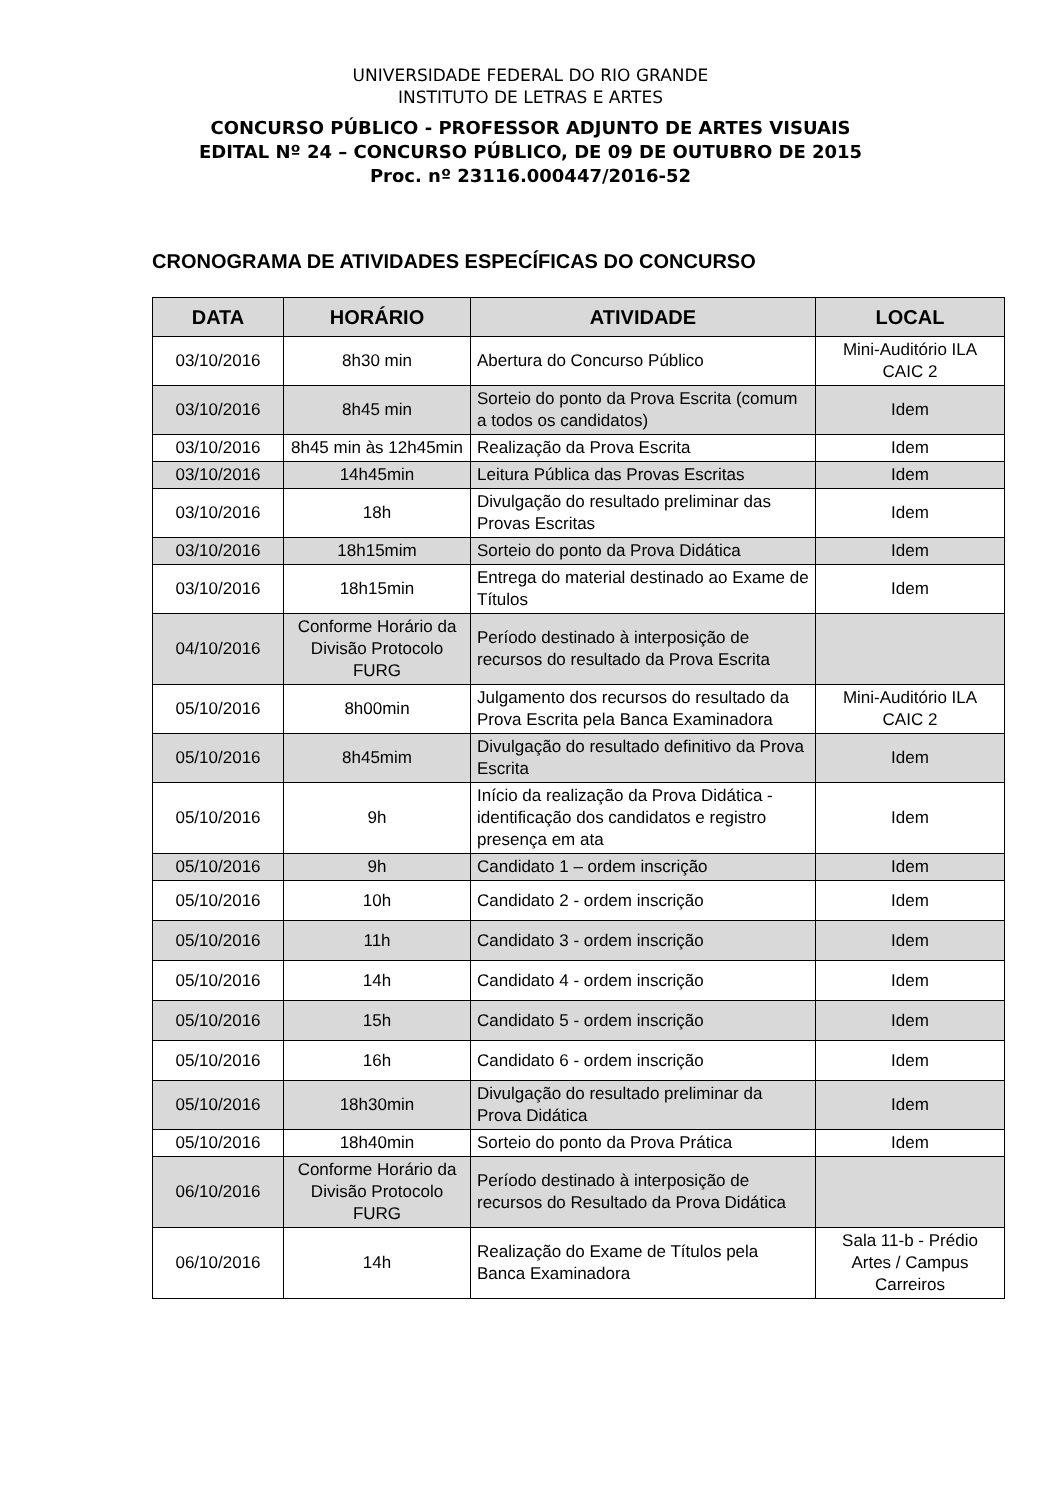UNIVERSIDADE FEDERAL DO RIO GRANDE
INSTITUTO DE LETRAS E ARTES
CONCURSO PÚBLICO - PROFESSOR ADJUNTO DE ARTES VISUAIS
EDITAL Nº 24 – CONCURSO PÚBLICO, DE 09 DE OUTUBRO DE 2015
Proc. nº 23116.000447/2016-52
CRONOGRAMA DE ATIVIDADES ESPECÍFICAS DO CONCURSO
| DATA | HORÁRIO | ATIVIDADE | LOCAL |
| --- | --- | --- | --- |
| 03/10/2016 | 8h30 min | Abertura do Concurso Público | Mini-Auditório ILA CAIC 2 |
| 03/10/2016 | 8h45 min | Sorteio do ponto da Prova Escrita (comum a todos os candidatos) | Idem |
| 03/10/2016 | 8h45 min às 12h45min | Realização da Prova Escrita | Idem |
| 03/10/2016 | 14h45min | Leitura Pública das Provas Escritas | Idem |
| 03/10/2016 | 18h | Divulgação do resultado preliminar das Provas Escritas | Idem |
| 03/10/2016 | 18h15mim | Sorteio do ponto da Prova Didática | Idem |
| 03/10/2016 | 18h15min | Entrega do material destinado ao Exame de Títulos | Idem |
| 04/10/2016 | Conforme Horário da Divisão Protocolo FURG | Período destinado à interposição de recursos do resultado da Prova Escrita | |
| 05/10/2016 | 8h00min | Julgamento dos recursos do resultado da Prova Escrita pela Banca Examinadora | Mini-Auditório ILA CAIC 2 |
| 05/10/2016 | 8h45mim | Divulgação do resultado definitivo da Prova Escrita | Idem |
| 05/10/2016 | 9h | Início da realização da Prova Didática - identificação dos candidatos e registro presença em ata | Idem |
| 05/10/2016 | 9h | Candidato 1 – ordem inscrição | Idem |
| 05/10/2016 | 10h | Candidato 2 - ordem inscrição | Idem |
| 05/10/2016 | 11h | Candidato 3 - ordem inscrição | Idem |
| 05/10/2016 | 14h | Candidato 4 - ordem inscrição | Idem |
| 05/10/2016 | 15h | Candidato 5 - ordem inscrição | Idem |
| 05/10/2016 | 16h | Candidato 6 - ordem inscrição | Idem |
| 05/10/2016 | 18h30min | Divulgação do resultado preliminar da Prova Didática | Idem |
| 05/10/2016 | 18h40min | Sorteio do ponto da Prova Prática | Idem |
| 06/10/2016 | Conforme Horário da Divisão Protocolo FURG | Período destinado à interposição de recursos do Resultado da Prova Didática | |
| 06/10/2016 | 14h | Realização do Exame de Títulos pela Banca Examinadora | Sala 11-b - Prédio Artes / Campus Carreiros |